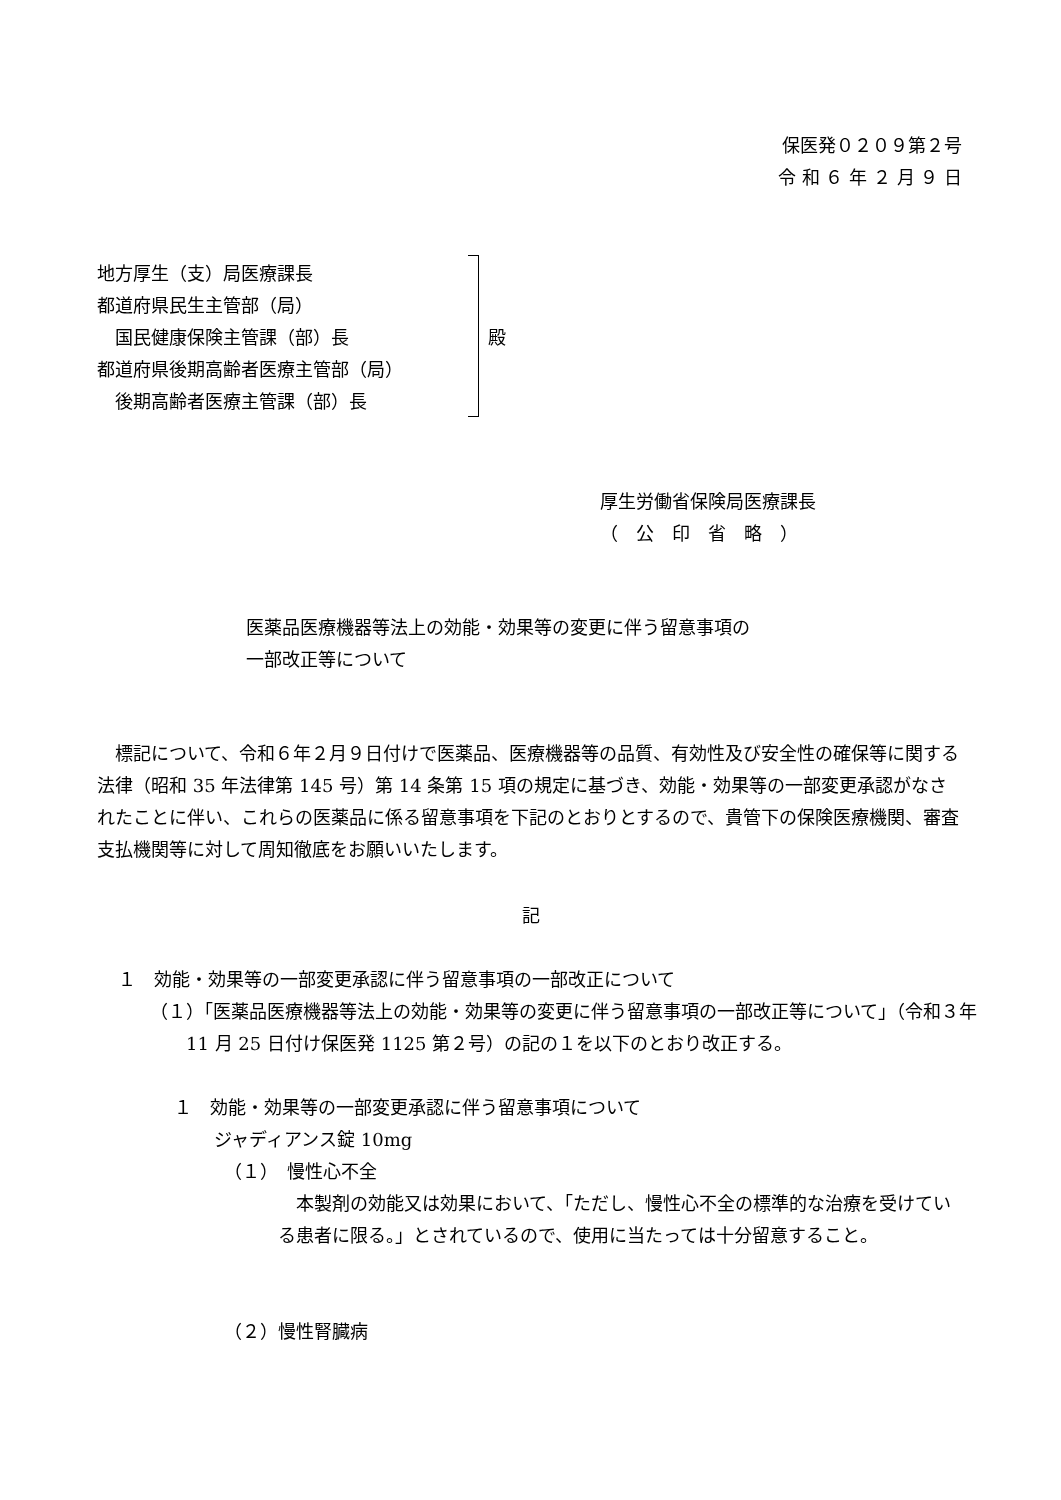保医発０２０９第２号
令 和 ６ 年 ２ 月 ９ 日
地方厚生（支）局医療課長
都道府県民生主管部（局）
　国民健康保険主管課（部）長
都道府県後期高齢者医療主管部（局）
　後期高齢者医療主管課（部）長
殿
厚生労働省保険局医療課長
（　公　印　省　略　）
医薬品医療機器等法上の効能・効果等の変更に伴う留意事項の
一部改正等について
　標記について、令和６年２月９日付けで医薬品、医療機器等の品質、有効性及び安全性の確保等に関する法律（昭和 35 年法律第 145 号）第 14 条第 15 項の規定に基づき、効能・効果等の一部変更承認がなされたことに伴い、これらの医薬品に係る留意事項を下記のとおりとするので、貴管下の保険医療機関、審査支払機関等に対して周知徹底をお願いいたします。
記
１　効能・効果等の一部変更承認に伴う留意事項の一部改正について
（１）「医薬品医療機器等法上の効能・効果等の変更に伴う留意事項の一部改正等について」（令和３年 11 月 25 日付け保医発 1125 第２号）の記の１を以下のとおり改正する。
１　効能・効果等の一部変更承認に伴う留意事項について
ジャディアンス錠 10mg
（１）　慢性心不全
　本製剤の効能又は効果において、「ただし、慢性心不全の標準的な治療を受けている患者に限る。」とされているので、使用に当たっては十分留意すること。
（２）慢性腎臓病